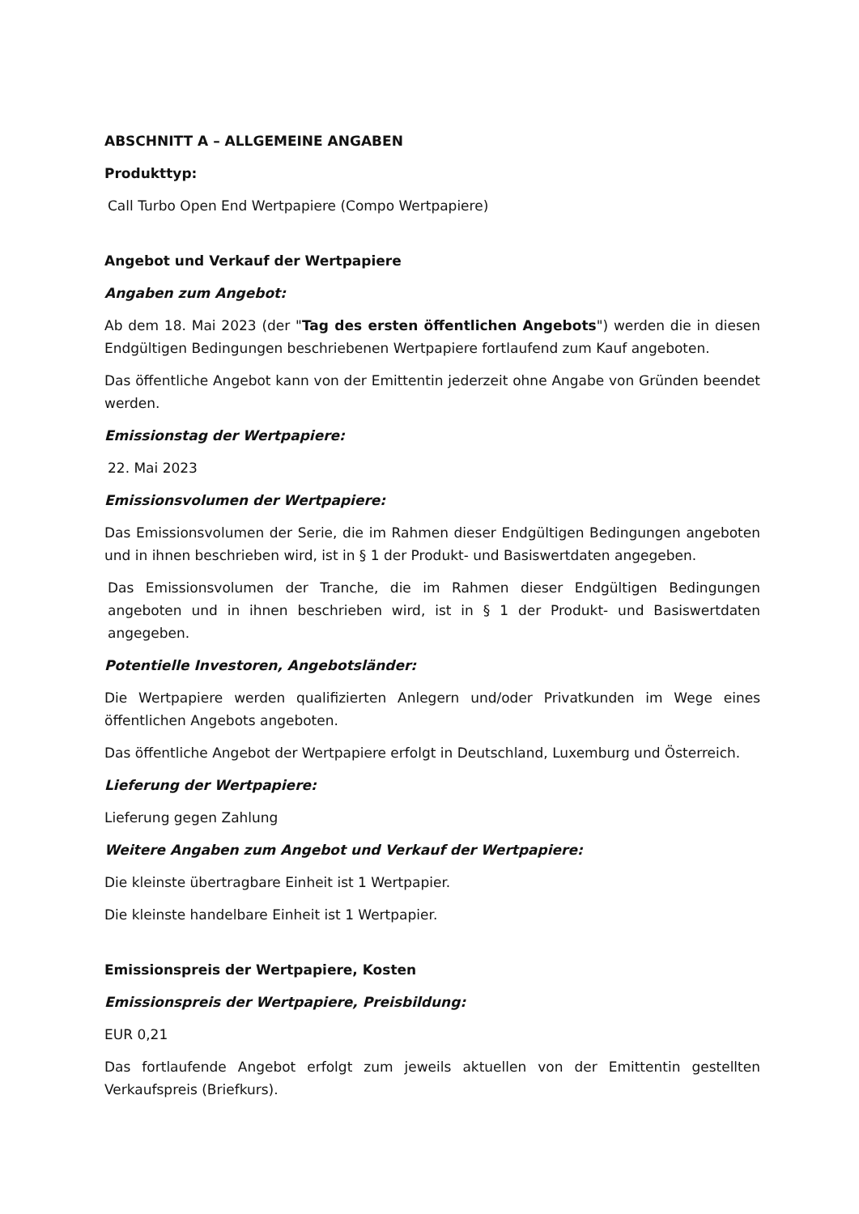ABSCHNITT A – ALLGEMEINE ANGABEN
Produkttyp:
Call Turbo Open End Wertpapiere (Compo Wertpapiere)
Angebot und Verkauf der Wertpapiere
Angaben zum Angebot:
Ab dem 18. Mai 2023 (der "Tag des ersten öffentlichen Angebots") werden die in diesen Endgültigen Bedingungen beschriebenen Wertpapiere fortlaufend zum Kauf angeboten.
Das öffentliche Angebot kann von der Emittentin jederzeit ohne Angabe von Gründen beendet werden.
Emissionstag der Wertpapiere:
22. Mai 2023
Emissionsvolumen der Wertpapiere:
Das Emissionsvolumen der Serie, die im Rahmen dieser Endgültigen Bedingungen angeboten und in ihnen beschrieben wird, ist in § 1 der Produkt- und Basiswertdaten angegeben.
Das Emissionsvolumen der Tranche, die im Rahmen dieser Endgültigen Bedingungen angeboten und in ihnen beschrieben wird, ist in § 1 der Produkt- und Basiswertdaten angegeben.
Potentielle Investoren, Angebotsländer:
Die Wertpapiere werden qualifizierten Anlegern und/oder Privatkunden im Wege eines öffentlichen Angebots angeboten.
Das öffentliche Angebot der Wertpapiere erfolgt in Deutschland, Luxemburg und Österreich.
Lieferung der Wertpapiere:
Lieferung gegen Zahlung
Weitere Angaben zum Angebot und Verkauf der Wertpapiere:
Die kleinste übertragbare Einheit ist 1 Wertpapier.
Die kleinste handelbare Einheit ist 1 Wertpapier.
Emissionspreis der Wertpapiere, Kosten
Emissionspreis der Wertpapiere, Preisbildung:
EUR 0,21
Das fortlaufende Angebot erfolgt zum jeweils aktuellen von der Emittentin gestellten Verkaufspreis (Briefkurs).